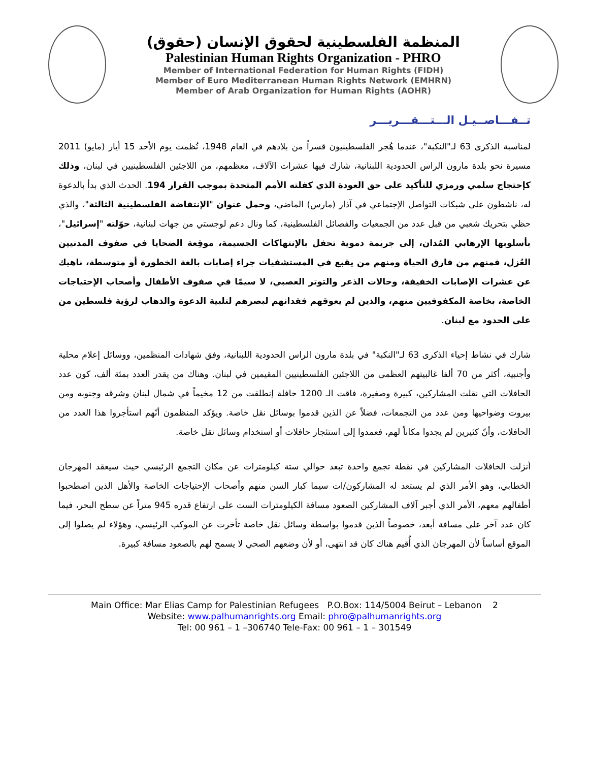المنظمة الفلسطينية لحقوق الإنسان (حقوق)
Palestinian Human Rights Organization - PHRO
Member of International Federation for Human Rights (FIDH)
Member of Euro Mediterranean Human Rights Network (EMHRN)
Member of Arab Organization for Human Rights (AOHR)
تــفـــاصــيـل الـــتـــقـــريـــر
لمناسبة الذكرى 63 لـ"النكبة"، عندما هُجر الفلسطينيون قسراً من بلادهم في العام 1948، نُظمت يوم الأحد 15 أيار (مايو) 2011 مسيرة نحو بلدة مارون الراس الحدودية اللبنانية، شارك فيها عشرات الآلاف، معظمهم، من اللاجئين الفلسطينيين في لبنان، وذلك كإحتجاج سلمي ورمزي للتأكيد على حق العودة الذي كفلته الأمم المتحدة بموجب القرار 194. الحدث الذي بدأ بالدعوة له، ناشطون على شبكات التواصل الإجتماعي في آذار (مارس) الماضي، وحمل عنوان "الإنتفاضة الفلسطينية الثالثة"، والذي حظي بتحريك شعبي من قبل عدد من الجمعيات والفصائل الفلسطينية، كما ونال دعم لوجستي من جهات لبنانية، حوّلته "إسرائيل"، بأسلوبها الإرهابي المُدان، إلى جريمة دموية تحفل بالإنتهاكات الجسيمة، موقِعة الضحايا في صفوف المدنيين العُزل، فمنهم من فارق الحياة ومنهم من يقبع في المستشفيات جراء إصابات بالغة الخطورة أو متوسطة، ناهيك عن عشرات الإصابات الخفيفة، وحالات الذعر والتوتر العصبي، لا سيمّا في صفوف الأطفال وأصحاب الإحتياجات الخاصة، بخاصة المكفوفيين منهم، والذين لم يعوقهم فقدانهم لبصرهم لتلبية الدعوة والذهاب لرؤية فلسطين من على الحدود مع لبنان.
شارك في نشاط إحياء الذكرى 63 لـ"النكبة" في بلدة مارون الراس الحدودية اللبنانية، وفق شهادات المنظمين، ووسائل إعلام محلية وأجنبية، أكثر من 70 ألفا غالبيتهم العظمى من اللاجئين الفلسطينيين المقيمين في لبنان. وهناك من يقدر العدد بمئة ألف، كون عدد الحافلات التي نقلت المشاركين، كبيرة وصغيرة، فاقت الـ 1200 حافلة إنطلقت من 12 مخيماً في شمال لبنان وشرقه وجنوبه ومن بيروت وضواحيها ومن عدد من التجمعات، فضلاً عن الذين قدموا بوسائل نقل خاصة. ويؤكد المنظمون أنّهم استأجروا هذا العدد من الحافلات، وأنّ كثيرين لم يجدوا مكاناً لهم، فعمدوا إلى استئجار حافلات أو استخدام وسائل نقل خاصة.
أنزلت الحافلات المشاركين في نقطة تجمع واحدة تبعد حوالي ستة كيلومترات عن مكان التجمع الرئيسي حيث سيعقد المهرجان الخطابي، وهو الأمر الذي لم يستعد له المشاركون/ات سيما كبار السن منهم وأصحاب الإحتياجات الخاصة والأهل الذين اصطحبوا أطفالهم معهم، الأمر الذي أجبر آلاف المشاركين الصعود مسافة الكيلومترات الست على ارتفاع قدره 945 متراً عن سطح البحر، فيما كان عدد آخر على مسافة أبعد، خصوصاً الذين قدموا بواسطة وسائل نقل خاصة تأخرت عن الموكب الرئيسي، وهؤلاء لم يصلوا إلى الموقع أساساً لأن المهرجان الذي أُقيم هناك كان قد انتهى، أو لأن وضعهم الصحي لا يسمح لهم بالصعود مسافة كبيرة.
Main Office: Mar Elias Camp for Palestinian Refugees P.O.Box: 114/5004 Beirut – Lebanon 2
Website: www.palhumanrights.org Email: phro@palhumanrights.org
Tel: 00 961 – 1 –306740 Tele-Fax: 00 961 – 1 – 301549